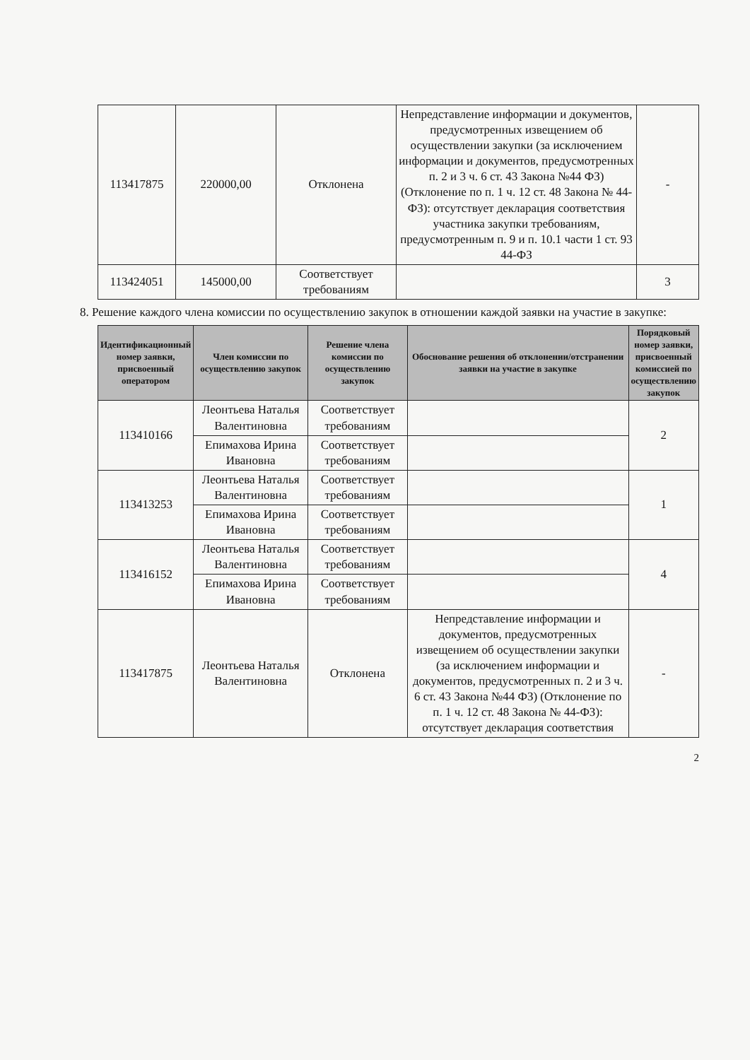| 113417875 | 220000,00 | Отклонена | Непредставление информации и документов, предусмотренных извещением об осуществлении закупки (за исключением информации и документов, предусмотренных п. 2 и 3 ч. 6 ст. 43 Закона №44 ФЗ) (Отклонение по п. 1 ч. 12 ст. 48 Закона № 44-ФЗ): отсутствует декларация соответствия участника закупки требованиям, предусмотренным п. 9 и п. 10.1 части 1 ст. 93 44-ФЗ | - |
| 113424051 | 145000,00 | Соответствует требованиям | | 3 |
8. Решение каждого члена комиссии по осуществлению закупок в отношении каждой заявки на участие в закупке:
| Идентификационный номер заявки, присвоенный оператором | Член комиссии по осуществлению закупок | Решение члена комиссии по осуществлению закупок | Обоснование решения об отклонении/отстранении заявки на участие в закупке | Порядковый номер заявки, присвоенный комиссией по осуществлению закупок |
| --- | --- | --- | --- | --- |
| 113410166 | Леонтьева Наталья Валентиновна | Соответствует требованиям | | 2 |
| | Епимахова Ирина Ивановна | Соответствует требованиям | | |
| 113413253 | Леонтьева Наталья Валентиновна | Соответствует требованиям | | 1 |
| | Епимахова Ирина Ивановна | Соответствует требованиям | | |
| 113416152 | Леонтьева Наталья Валентиновна | Соответствует требованиям | | 4 |
| | Епимахова Ирина Ивановна | Соответствует требованиям | | |
| 113417875 | Леонтьева Наталья Валентиновна | Отклонена | Непредставление информации и документов, предусмотренных извещением об осуществлении закупки (за исключением информации и документов, предусмотренных п. 2 и 3 ч. 6 ст. 43 Закона №44 ФЗ) (Отклонение по п. 1 ч. 12 ст. 48 Закона № 44-ФЗ): отсутствует декларация соответствия | - |
2